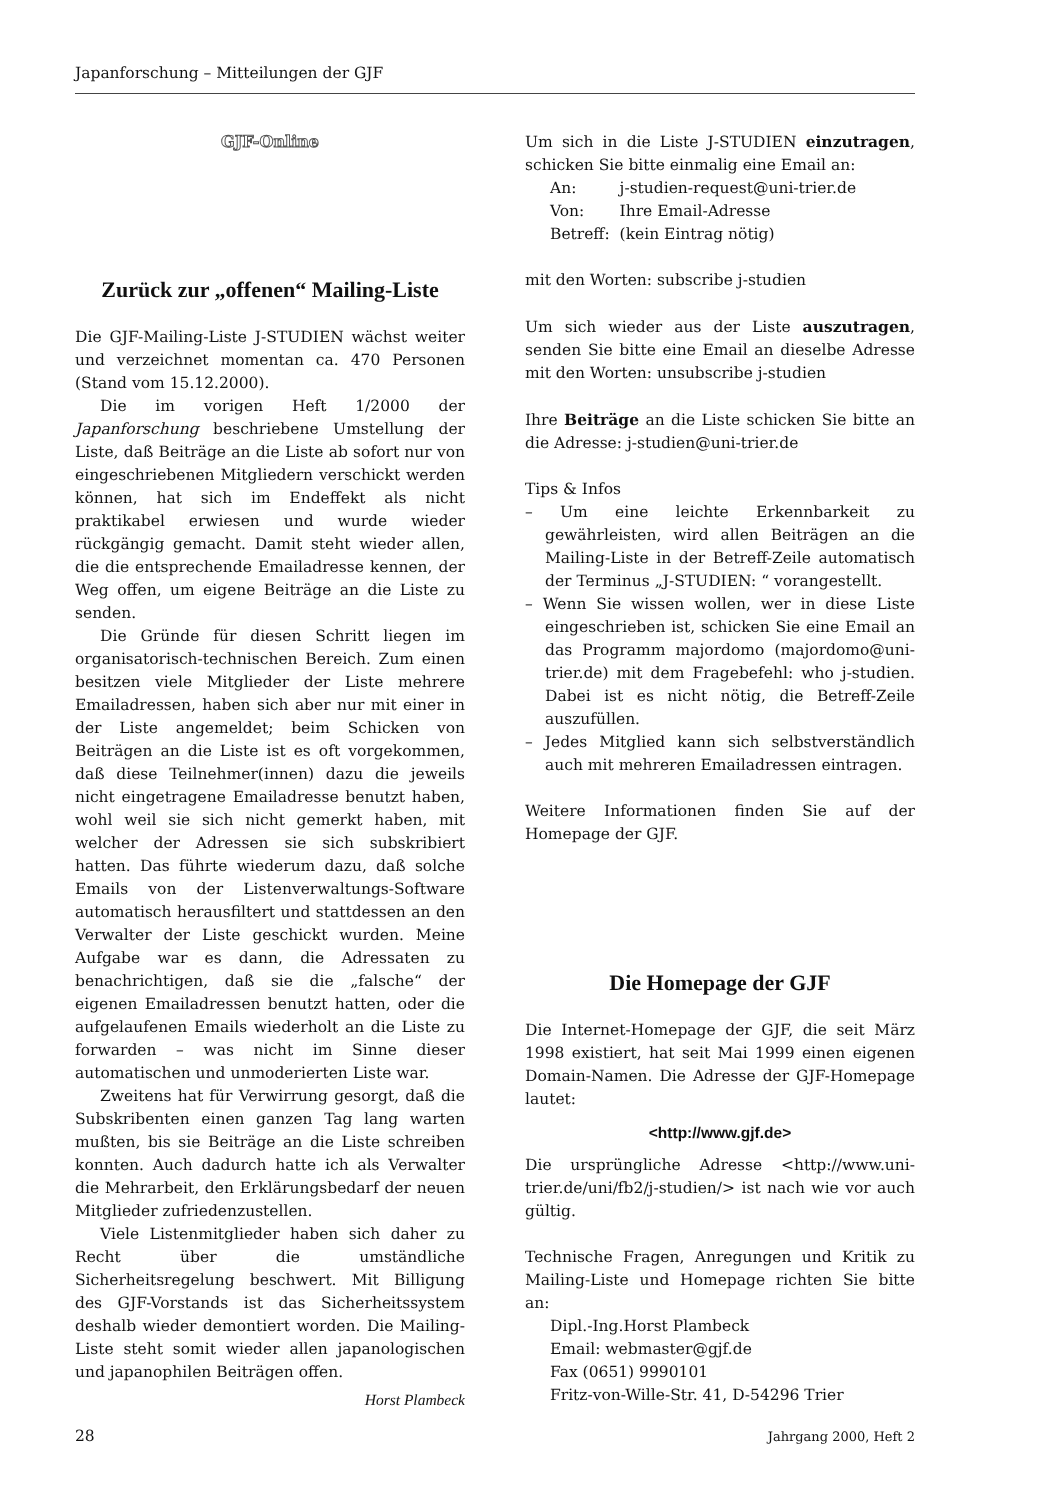Japanforschung – Mitteilungen der GJF
GJF-Online
Zurück zur „offenen“ Mailing-Liste
Die GJF-Mailing-Liste J-STUDIEN wächst weiter und verzeichnet momentan ca. 470 Personen (Stand vom 15.12.2000).
Die im vorigen Heft 1/2000 der Japanforschung beschriebene Umstellung der Liste, daß Beiträge an die Liste ab sofort nur von eingeschriebenen Mitgliedern verschickt werden können, hat sich im Endeffekt als nicht praktikabel erwiesen und wurde wieder rückgängig gemacht. Damit steht wieder allen, die die entsprechende Emailadresse kennen, der Weg offen, um eigene Beiträge an die Liste zu senden.
Die Gründe für diesen Schritt liegen im organisatorisch-technischen Bereich. Zum einen besitzen viele Mitglieder der Liste mehrere Emailadressen, haben sich aber nur mit einer in der Liste angemeldet; beim Schicken von Beiträgen an die Liste ist es oft vorgekommen, daß diese Teilnehmer(innen) dazu die jeweils nicht eingetragene Emailadresse benutzt haben, wohl weil sie sich nicht gemerkt haben, mit welcher der Adressen sie sich subskribiert hatten. Das führte wiederum dazu, daß solche Emails von der Listenverwaltungs-Software automatisch herausfiltert und stattdessen an den Verwalter der Liste geschickt wurden. Meine Aufgabe war es dann, die Adressaten zu benachrichtigen, daß sie die „falsche“ der eigenen Emailadressen benutzt hatten, oder die aufgelaufenen Emails wiederholt an die Liste zu forwarden – was nicht im Sinne dieser automatischen und unmoderierten Liste war.
Zweitens hat für Verwirrung gesorgt, daß die Subskribenten einen ganzen Tag lang warten mußten, bis sie Beiträge an die Liste schreiben konnten. Auch dadurch hatte ich als Verwalter die Mehrarbeit, den Erklärungsbedarf der neuen Mitglieder zufriedenzustellen.
Viele Listenmitglieder haben sich daher zu Recht über die umständliche Sicherheitsregelung beschwert. Mit Billigung des GJF-Vorstands ist das Sicherheitssystem deshalb wieder demontiert worden. Die Mailing-Liste steht somit wieder allen japanologischen und japanophilen Beiträgen offen.
Horst Plambeck
Um sich in die Liste J-STUDIEN einzutragen, schicken Sie bitte einmalig eine Email an:
| An: | j-studien-request@uni-trier.de |
| Von: | Ihre Email-Adresse |
| Betreff: | (kein Eintrag nötig) |
mit den Worten: subscribe j-studien
Um sich wieder aus der Liste auszutragen, senden Sie bitte eine Email an dieselbe Adresse mit den Worten: unsubscribe j-studien
Ihre Beiträge an die Liste schicken Sie bitte an die Adresse: j-studien@uni-trier.de
Tips & Infos
– Um eine leichte Erkennbarkeit zu gewährleisten, wird allen Beiträgen an die Mailing-Liste in der Betreff-Zeile automatisch der Terminus „J-STUDIEN: “ vorangestellt.
– Wenn Sie wissen wollen, wer in diese Liste eingeschrieben ist, schicken Sie eine Email an das Programm majordomo (majordomo@uni-trier.de) mit dem Fragebefehl: who j-studien. Dabei ist es nicht nötig, die Betreff-Zeile auszufüllen.
– Jedes Mitglied kann sich selbstverständlich auch mit mehreren Emailadressen eintragen.
Weitere Informationen finden Sie auf der Homepage der GJF.
Die Homepage der GJF
Die Internet-Homepage der GJF, die seit März 1998 existiert, hat seit Mai 1999 einen eigenen Domain-Namen. Die Adresse der GJF-Homepage lautet:
<http://www.gjf.de>
Die ursprüngliche Adresse <http://www.uni-trier.de/uni/fb2/j-studien/> ist nach wie vor auch gültig.
Technische Fragen, Anregungen und Kritik zu Mailing-Liste und Homepage richten Sie bitte an:
Dipl.-Ing.Horst Plambeck
Email: webmaster@gjf.de
Fax (0651) 9990101
Fritz-von-Wille-Str. 41, D-54296 Trier
28 Jahrgang 2000, Heft 2